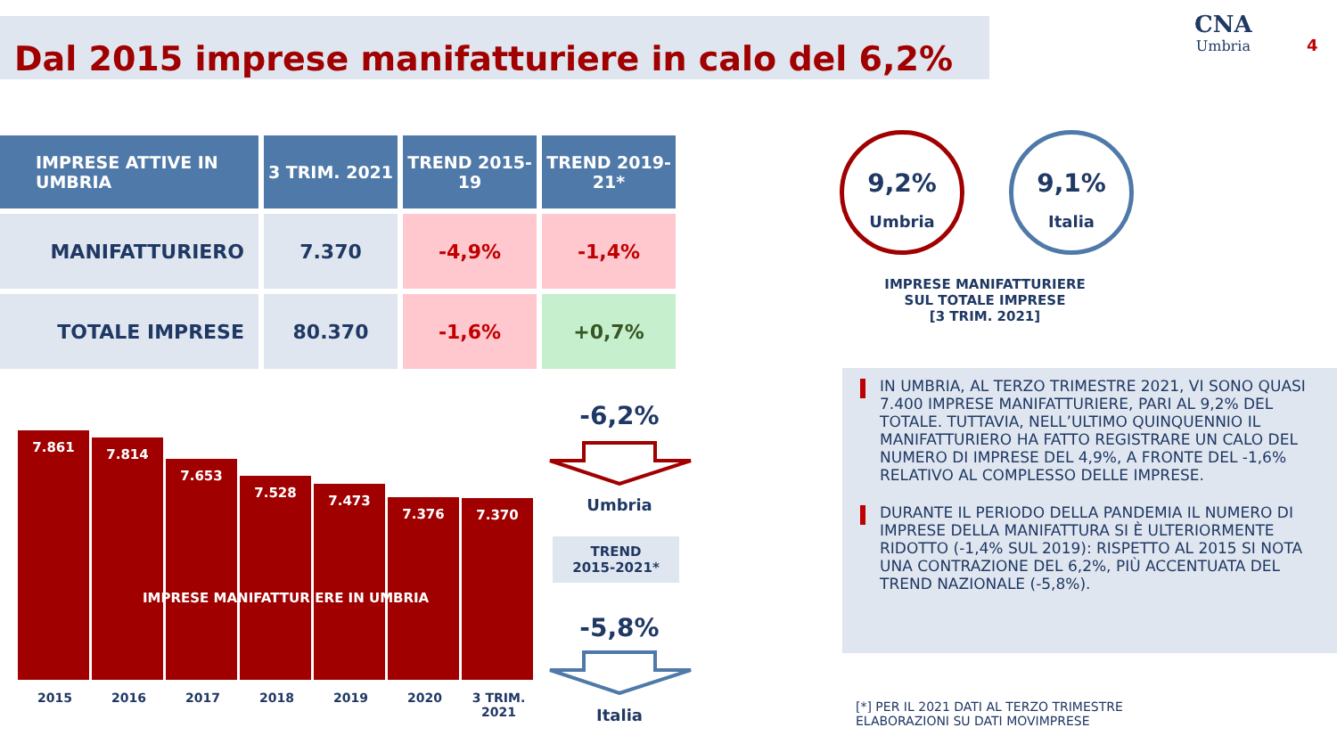Dal 2015 imprese manifatturiere in calo del 6,2% CNA
Umbria
4
| IMPRESE ATTIVE IN UMBRIA | 3 TRIM. 2021 | TREND 2015-19 | TREND 2019-21* |
| --- | --- | --- | --- |
| MANIFATTURIERO | 7.370 | -4,9% | -1,4% |
| TOTALE IMPRESE | 80.370 | -1,6% | +0,7% |
9,2%
Umbria
9,1%
Italia
IMPRESE MANIFATTURIERE SUL TOTALE IMPRESE
[3 TRIM. 2021]
IN UMBRIA, AL TERZO TRIMESTRE 2021, VI SONO QUASI 7.400 IMPRESE MANIFATTURIERE, PARI AL 9,2% DEL TOTALE. TUTTAVIA, NELL’ULTIMO QUINQUENNIO IL MANIFATTURIERO HA FATTO REGISTRARE UN CALO DEL NUMERO DI IMPRESE DEL 4,9%, A FRONTE DEL -1,6% RELATIVO AL COMPLESSO DELLE IMPRESE.
DURANTE IL PERIODO DELLA PANDEMIA IL NUMERO DI IMPRESE DELLA MANIFATTURA SI È ULTERIORMENTE RIDOTTO (-1,4% SUL 2019): RISPETTO AL 2015 SI NOTA UNA CONTRAZIONE DEL 6,2%, PIÙ ACCENTUATA DEL TREND NAZIONALE (-5,8%).
7.861
7.814
7.653
7.528
7.473
7.376
7.370
IMPRESE MANIFATTURIERE IN UMBRIA
2015 2016 2017 2018 2019 2020 3 TRIM.
2021
-6,2%
Umbria
TREND
2015-2021*
-5,8%
Italia
[*] PER IL 2021 DATI AL TERZO TRIMESTRE
ELABORAZIONI SU DATI MOVIMPRESE